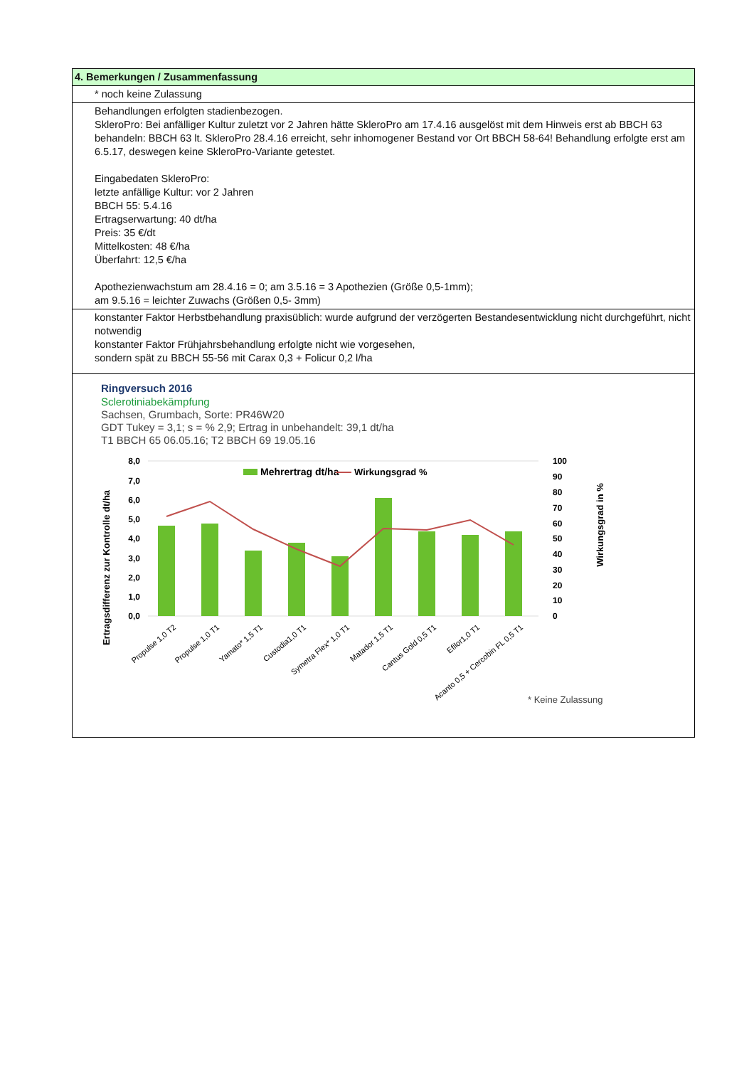| 4. Bemerkungen / Zusammenfassung |
| * noch keine Zulassung |
| Behandlungen erfolgten stadienbezogen. SkleroPro: Bei anfälliger Kultur zuletzt vor 2 Jahren hätte SkleroPro am 17.4.16 ausgelöst mit dem Hinweis erst ab BBCH 63 behandeln: BBCH 63 lt. SkleroPro 28.4.16 erreicht, sehr inhomogener Bestand vor Ort BBCH 58-64! Behandlung erfolgte erst am 6.5.17, deswegen keine SkleroPro-Variante getestet. Eingabedaten SkleroPro: letzte anfällige Kultur: vor 2 Jahren BBCH 55: 5.4.16 Ertragserwartung: 40 dt/ha Preis: 35 €/dt Mittelkosten: 48 €/ha Überfahrt: 12,5 €/ha Apothezienwachstum am 28.4.16 = 0; am 3.5.16 = 3 Apothezien (Größe 0,5-1mm); am 9.5.16 = leichter Zuwachs (Größen 0,5- 3mm) |
| konstanter Faktor Herbstbehandlung praxisüblich: wurde aufgrund der verzögerten Bestandesentwicklung nicht durchgeführt, nicht notwendig konstanter Faktor Frühjahrsbehandlung erfolgte nicht wie vorgesehen, sondern spät zu BBCH 55-56 mit Carax 0,3 + Folicur 0,2 l/ha |
| Ringversuch 2016 Sclerotiniabekämpfung Sachsen, Grumbach, Sorte: PR46W20 GDT Tukey = 3,1; s = % 2,9; Ertrag in unbehandelt: 39,1 dt/ha T1 BBCH 65 06.05.16; T2 BBCH 69 19.05.16 Ertragsdifferenz zur Kontrolle dt/ha Wirkungsgrad in % 8,0 7,0 6,0 5,0 4,0 3,0 2,0 1,0 0,0 100 90 80 70 60 50 40 30 20 10 0 Mehrertrag dt/ha Wirkungsgrad % Propulse 1,0 T2 Propulse 1,0 T1 Yamato* 1,5 T1 Custodia1,0 T1 Symetra Flex* 1,0 T1 Matador 1,5 T1 Cantus Gold 0,5 T1 Efilor1,0 T1 Acanto 0,5 + Cercobin FL 0,5 T1 * Keine Zulassung |